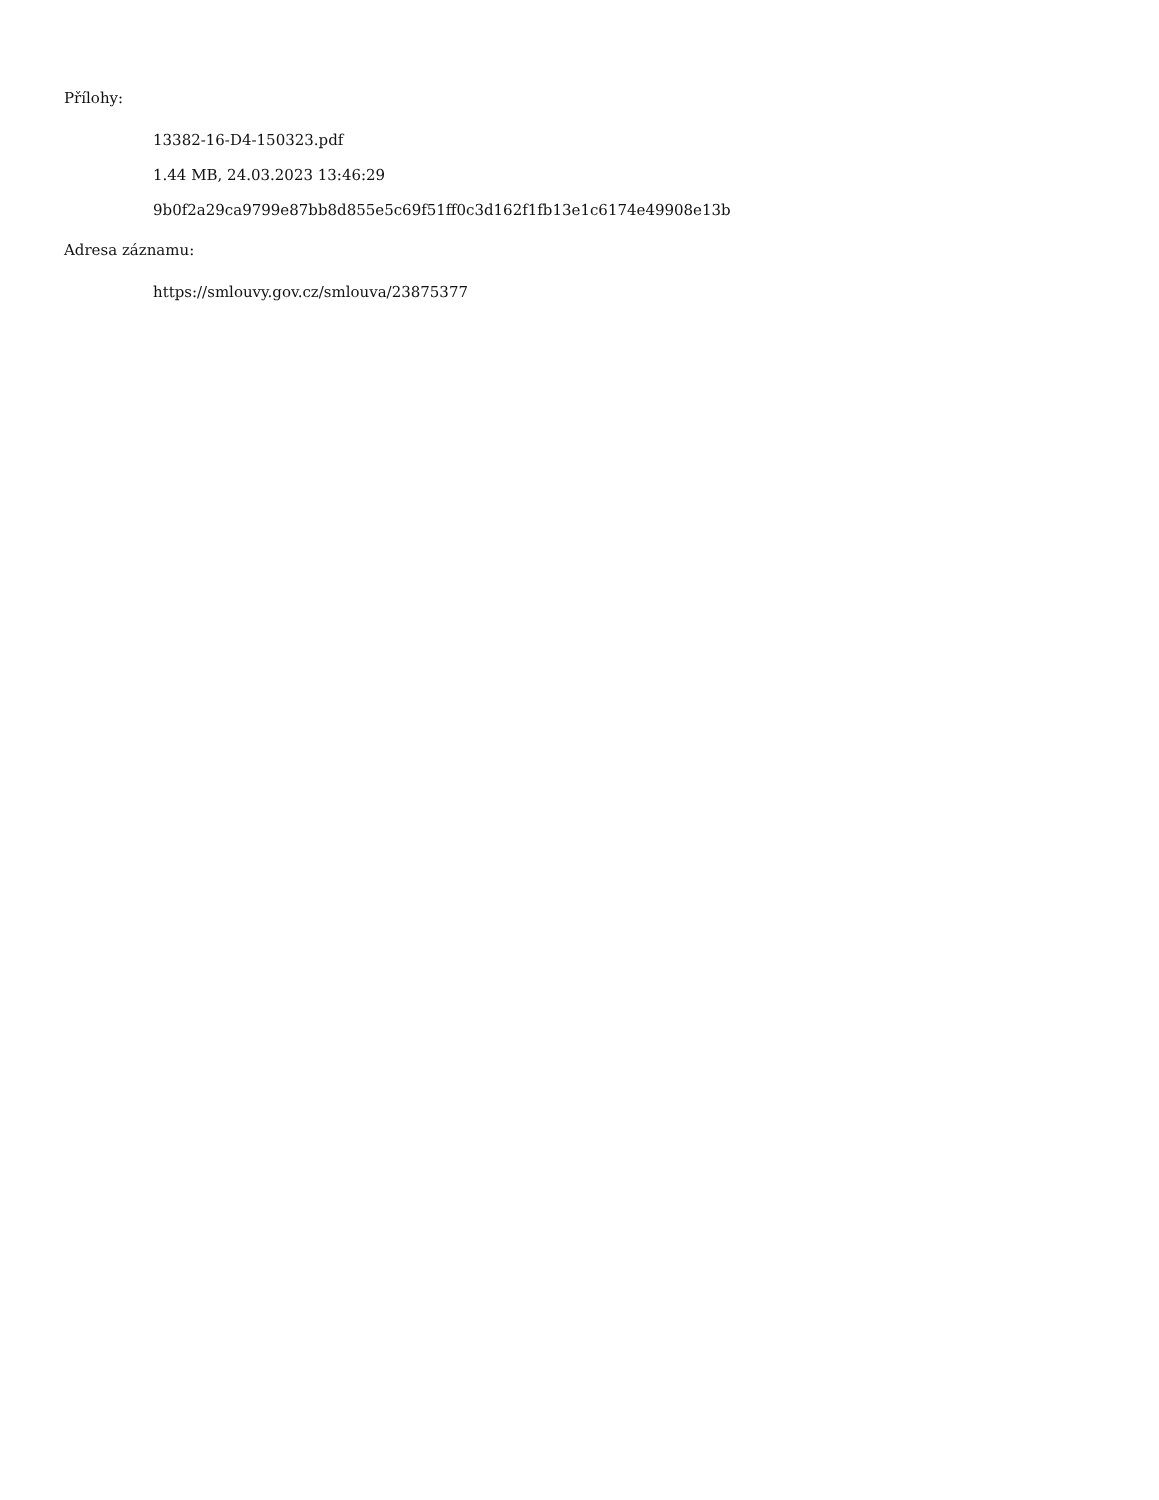Přílohy:
13382-16-D4-150323.pdf
1.44 MB, 24.03.2023 13:46:29
9b0f2a29ca9799e87bb8d855e5c69f51ff0c3d162f1fb13e1c6174e49908e13b
Adresa záznamu:
https://smlouvy.gov.cz/smlouva/23875377